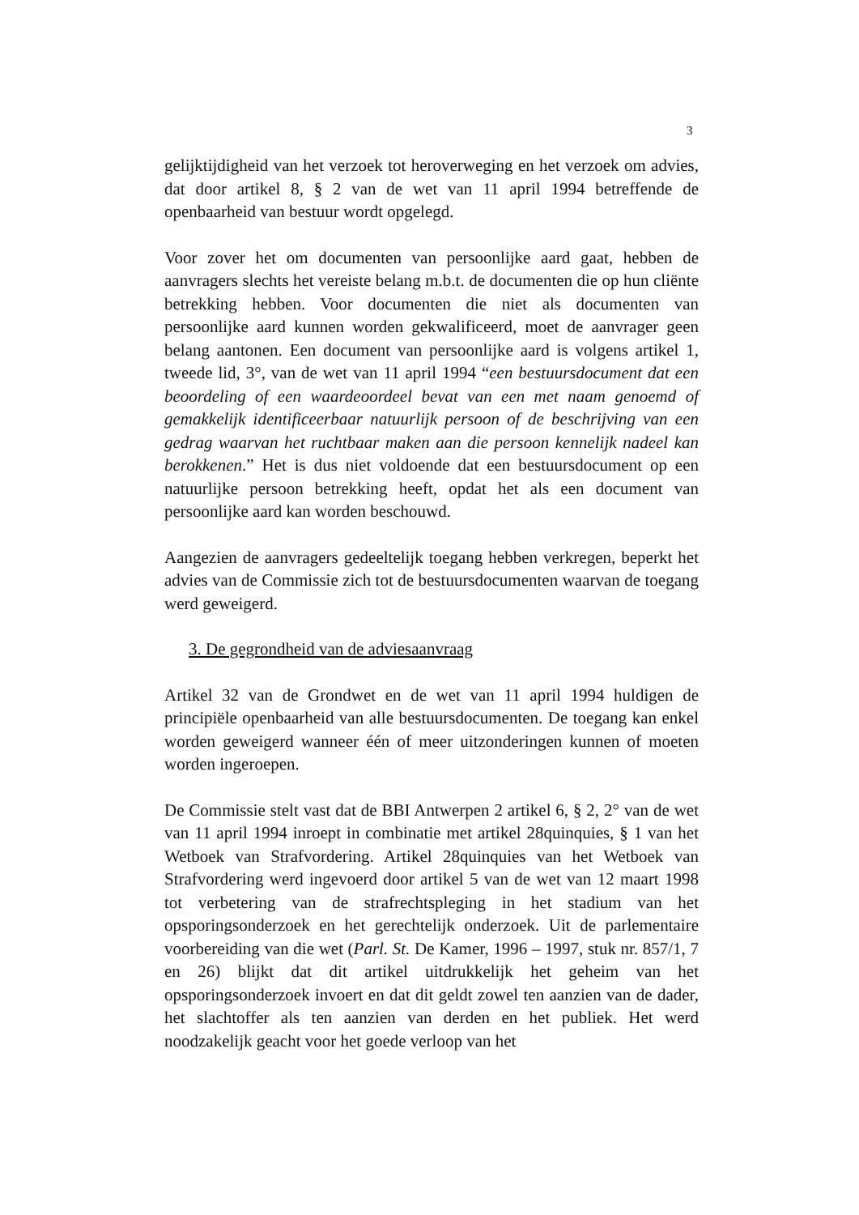3
gelijktijdigheid van het verzoek tot heroverweging en het verzoek om advies, dat door artikel 8, § 2 van de wet van 11 april 1994 betreffende de openbaarheid van bestuur wordt opgelegd.
Voor zover het om documenten van persoonlijke aard gaat, hebben de aanvragers slechts het vereiste belang m.b.t. de documenten die op hun cliënte betrekking hebben. Voor documenten die niet als documenten van persoonlijke aard kunnen worden gekwalificeerd, moet de aanvrager geen belang aantonen. Een document van persoonlijke aard is volgens artikel 1, tweede lid, 3°, van de wet van 11 april 1994 “een bestuursdocument dat een beoordeling of een waardeoordeel bevat van een met naam genoemd of gemakkelijk identificeerbaar natuurlijk persoon of de beschrijving van een gedrag waarvan het ruchtbaar maken aan die persoon kennelijk nadeel kan berokkenen.” Het is dus niet voldoende dat een bestuursdocument op een natuurlijke persoon betrekking heeft, opdat het als een document van persoonlijke aard kan worden beschouwd.
Aangezien de aanvragers gedeeltelijk toegang hebben verkregen, beperkt het advies van de Commissie zich tot de bestuursdocumenten waarvan de toegang werd geweigerd.
3. De gegrondheid van de adviesaanvraag
Artikel 32 van de Grondwet en de wet van 11 april 1994 huldigen de principiële openbaarheid van alle bestuursdocumenten. De toegang kan enkel worden geweigerd wanneer één of meer uitzonderingen kunnen of moeten worden ingeroepen.
De Commissie stelt vast dat de BBI Antwerpen 2 artikel 6, § 2, 2° van de wet van 11 april 1994 inroept in combinatie met artikel 28quinquies, § 1 van het Wetboek van Strafvordering. Artikel 28quinquies van het Wetboek van Strafvordering werd ingevoerd door artikel 5 van de wet van 12 maart 1998 tot verbetering van de strafrechtspleging in het stadium van het opsporingsonderzoek en het gerechtelijk onderzoek. Uit de parlementaire voorbereiding van die wet (Parl. St. De Kamer, 1996 – 1997, stuk nr. 857/1, 7 en 26) blijkt dat dit artikel uitdrukkelijk het geheim van het opsporingsonderzoek invoert en dat dit geldt zowel ten aanzien van de dader, het slachtoffer als ten aanzien van derden en het publiek. Het werd noodzakelijk geacht voor het goede verloop van het